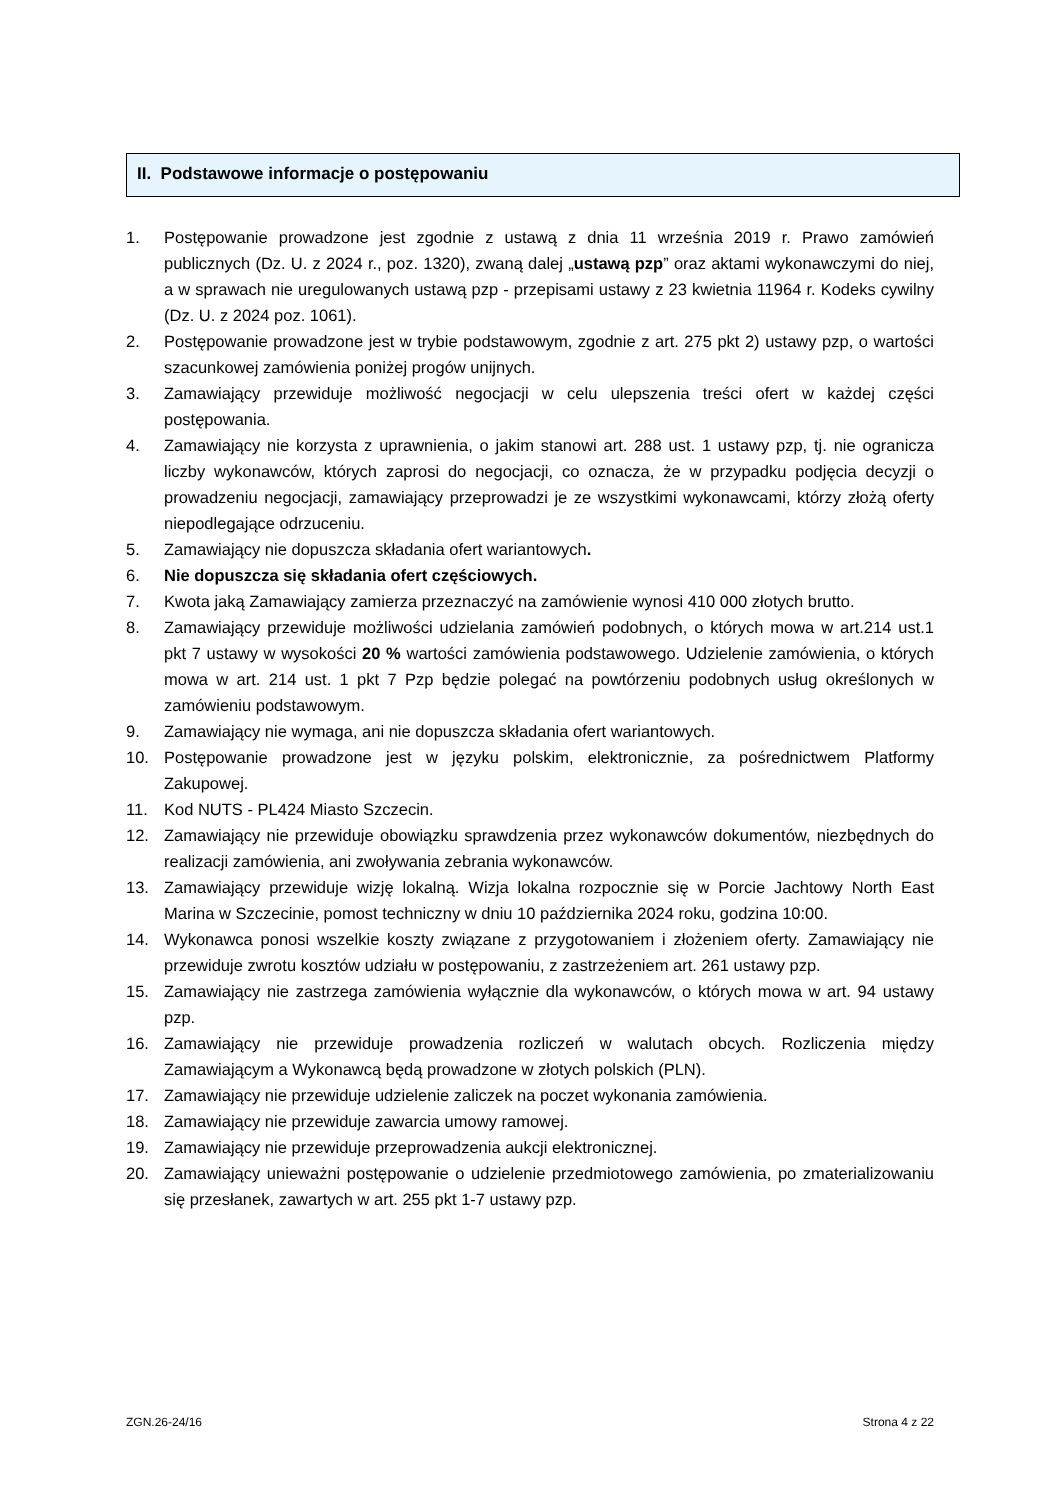II. Podstawowe informacje o postępowaniu
1. Postępowanie prowadzone jest zgodnie z ustawą z dnia 11 września 2019 r. Prawo zamówień publicznych (Dz. U. z 2024 r., poz. 1320), zwaną dalej „ustawą pzp” oraz aktami wykonawczymi do niej, a w sprawach nie uregulowanych ustawą pzp - przepisami ustawy z 23 kwietnia 11964 r. Kodeks cywilny (Dz. U. z 2024 poz. 1061).
2. Postępowanie prowadzone jest w trybie podstawowym, zgodnie z art. 275 pkt 2) ustawy pzp, o wartości szacunkowej zamówienia poniżej progów unijnych.
3. Zamawiający przewiduje możliwość negocjacji w celu ulepszenia treści ofert w każdej części postępowania.
4. Zamawiający nie korzysta z uprawnienia, o jakim stanowi art. 288 ust. 1 ustawy pzp, tj. nie ogranicza liczby wykonawców, których zaprosi do negocjacji, co oznacza, że w przypadku podjęcia decyzji o prowadzeniu negocjacji, zamawiający przeprowadzi je ze wszystkimi wykonawcami, którzy złożą oferty niepodlegające odrzuceniu.
5. Zamawiający nie dopuszcza składania ofert wariantowych.
6. Nie dopuszcza się składania ofert częściowych.
7. Kwota jaką Zamawiający zamierza przeznaczyć na zamówienie wynosi 410 000 złotych brutto.
8. Zamawiający przewiduje możliwości udzielania zamówień podobnych, o których mowa w art.214 ust.1 pkt 7 ustawy w wysokości 20 % wartości zamówienia podstawowego. Udzielenie zamówienia, o których mowa w art. 214 ust. 1 pkt 7 Pzp będzie polegać na powtórzeniu podobnych usług określonych w zamówieniu podstawowym.
9. Zamawiający nie wymaga, ani nie dopuszcza składania ofert wariantowych.
10. Postępowanie prowadzone jest w języku polskim, elektronicznie, za pośrednictwem Platformy Zakupowej.
11. Kod NUTS - PL424 Miasto Szczecin.
12. Zamawiający nie przewiduje obowiązku sprawdzenia przez wykonawców dokumentów, niezbędnych do realizacji zamówienia, ani zwoływania zebrania wykonawców.
13. Zamawiający przewiduje wizję lokalną. Wizja lokalna rozpocznie się w Porcie Jachtowy North East Marina w Szczecinie, pomost techniczny w dniu 10 października 2024 roku, godzina 10:00.
14. Wykonawca ponosi wszelkie koszty związane z przygotowaniem i złożeniem oferty. Zamawiający nie przewiduje zwrotu kosztów udziału w postępowaniu, z zastrzeżeniem art. 261 ustawy pzp.
15. Zamawiający nie zastrzega zamówienia wyłącznie dla wykonawców, o których mowa w art. 94 ustawy pzp.
16. Zamawiający nie przewiduje prowadzenia rozliczeń w walutach obcych. Rozliczenia między Zamawiającym a Wykonawcą będą prowadzone w złotych polskich (PLN).
17. Zamawiający nie przewiduje udzielenie zaliczek na poczet wykonania zamówienia.
18. Zamawiający nie przewiduje zawarcia umowy ramowej.
19. Zamawiający nie przewiduje przeprowadzenia aukcji elektronicznej.
20. Zamawiający unieważni postępowanie o udzielenie przedmiotowego zamówienia, po zmaterializowaniu się przesłanek, zawartych w art. 255 pkt 1-7 ustawy pzp.
ZGN.26-24/16 Strona 4 z 22